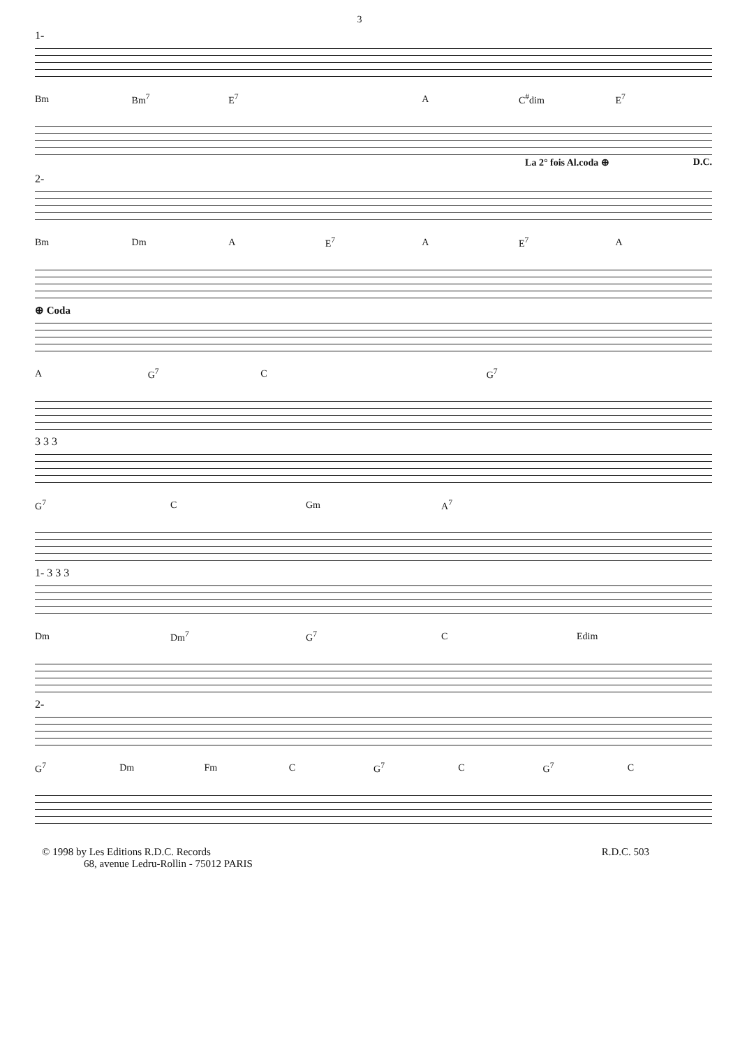3
1-
Bm Bm<sup>7</sup> E<sup>7</sup> A C<sup>#</sup>dim E<sup>7</sup>
La 2° fois Al.coda ⊕ D.C.
2-
Bm Dm A E<sup>7</sup> A E<sup>7</sup> A
⊕ Coda
A G<sup>7</sup> C G<sup>7</sup>
3 3 3
G<sup>7</sup> C Gm A<sup>7</sup>
1- 3 3 3
Dm Dm<sup>7</sup> G<sup>7</sup> C Edim
2-
G<sup>7</sup> Dm Fm C G<sup>7</sup> C G<sup>7</sup> C
© 1998 by Les Editions R.D.C. Records
68, avenue Ledru-Rollin - 75012 PARIS
R.D.C. 503